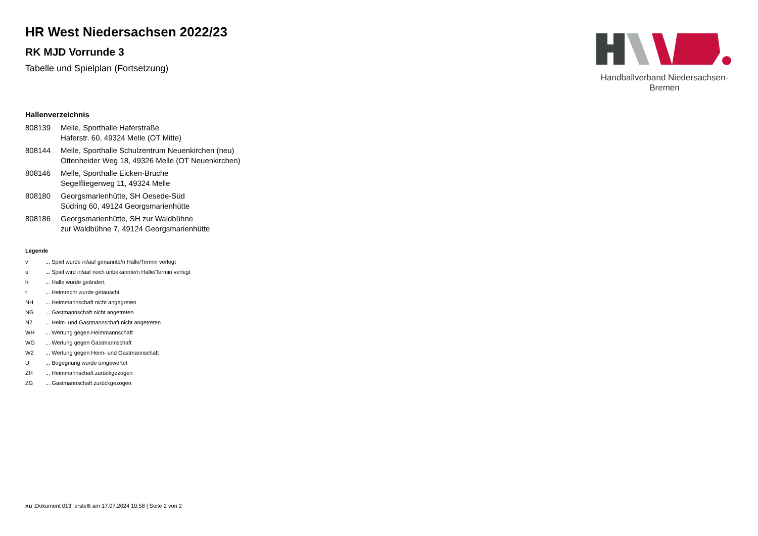HR West Niedersachsen 2022/23
RK MJD Vorrunde 3
Tabelle und Spielplan (Fortsetzung)
Handballverband Niedersachsen-Bremen
Hallenverzeichnis
| 808139 | Melle, Sporthalle Haferstraße Haferstr. 60, 49324 Melle (OT Mitte) |
| 808144 | Melle, Sporthalle Schulzentrum Neuenkirchen (neu) Ottenheider Weg 18, 49326 Melle (OT Neuenkirchen) |
| 808146 | Melle, Sporthalle Eicken-Bruche Segelfliegerweg 11, 49324 Melle |
| 808180 | Georgsmarienhütte, SH Oesede-Süd Südring 60, 49124 Georgsmarienhütte |
| 808186 | Georgsmarienhütte, SH zur Waldbühne zur Waldbühne 7, 49124 Georgsmarienhütte |
Legende
| v | ... Spiel wurde in/auf genannte/n Halle/Termin verlegt |
| u | ... Spiel wird in/auf noch unbekannte/n Halle/Termin verlegt |
| h | ... Halle wurde geändert |
| t | ... Heimrecht wurde getauscht |
| NH | ... Heimmannschaft nicht angegreten |
| NG | ... Gastmannschaft nicht angetreten |
| N2 | ... Heim- und Gastmannschaft nicht angetreten |
| WH | ... Wertung gegen Heimmannschaft |
| WG | ... Wertung gegen Gastmannschaft |
| W2 | ... Wertung gegen Heim- und Gastmannschaft |
| U | ... Begegnung wurde umgewertet |
| ZH | ... Heimmannschaft zurückgezogen |
| ZG | ... Gastmannschaft zurückgezogen |
nu .Dokument 013, erstellt am 17.07.2024 10:58 | Seite 2 von 2